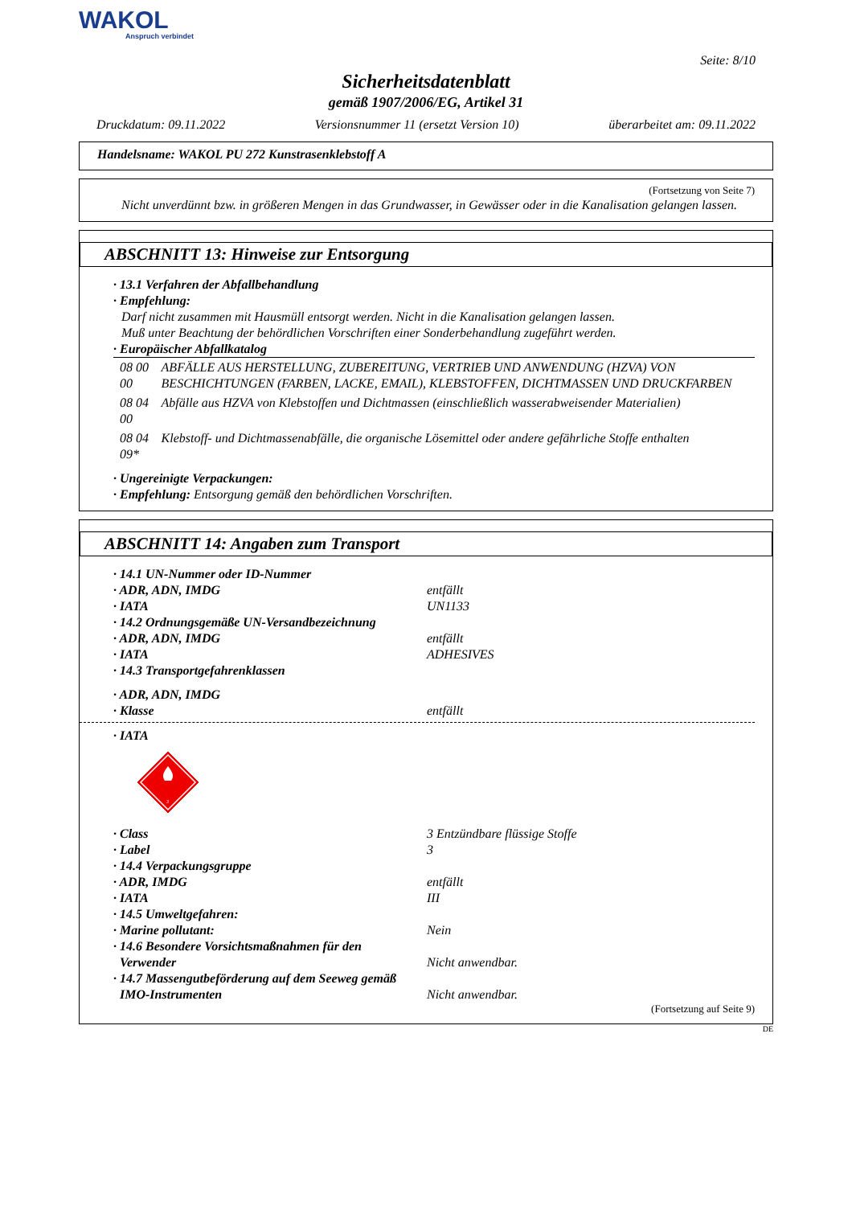WAKOL
Anspruch verbindet
Seite: 8/10
Sicherheitsdatenblatt
gemäß 1907/2006/EG, Artikel 31
Druckdatum: 09.11.2022 Versionsnummer 11 (ersetzt Version 10) überarbeitet am: 09.11.2022
Handelsname: WAKOL PU 272 Kunstrasenklebstoff A
(Fortsetzung von Seite 7)
Nicht unverdünnt bzw. in größeren Mengen in das Grundwasser, in Gewässer oder in die Kanalisation gelangen lassen.
ABSCHNITT 13: Hinweise zur Entsorgung
· 13.1 Verfahren der Abfallbehandlung
· Empfehlung:
Darf nicht zusammen mit Hausmüll entsorgt werden. Nicht in die Kanalisation gelangen lassen.
Muß unter Beachtung der behördlichen Vorschriften einer Sonderbehandlung zugeführt werden.
· Europäischer Abfallkatalog
| 08 00 00 | ABFÄLLE AUS HERSTELLUNG, ZUBEREITUNG, VERTRIEB UND ANWENDUNG (HZVA) VON BESCHICHTUNGEN (FARBEN, LACKE, EMAIL), KLEBSTOFFEN, DICHTMASSEN UND DRUCKFARBEN |
| 08 04 00 | Abfälle aus HZVA von Klebstoffen und Dichtmassen (einschließlich wasserabweisender Materialien) |
| 08 04 09* | Klebstoff- und Dichtmassenabfälle, die organische Lösemittel oder andere gefährliche Stoffe enthalten |
· Ungereinigte Verpackungen:
· Empfehlung: Entsorgung gemäß den behördlichen Vorschriften.
ABSCHNITT 14: Angaben zum Transport
· 14.1 UN-Nummer oder ID-Nummer
· ADR, ADN, IMDG entfällt
· IATA UN1133
· 14.2 Ordnungsgemäße UN-Versandbezeichnung
· ADR, ADN, IMDG entfällt
· IATA ADHESIVES
· 14.3 Transportgefahrenklassen
· ADR, ADN, IMDG
· Klasse entfällt
· IATA
3
· Class 3 Entzündbare flüssige Stoffe
· Label 3
· 14.4 Verpackungsgruppe
· ADR, IMDG entfällt
· IATA III
· 14.5 Umweltgefahren:
· Marine pollutant: Nein
· 14.6 Besondere Vorsichtsmaßnahmen für den
Verwender Nicht anwendbar.
· 14.7 Massengutbeförderung auf dem Seeweg gemäß
IMO-Instrumenten Nicht anwendbar.
(Fortsetzung auf Seite 9)
DE